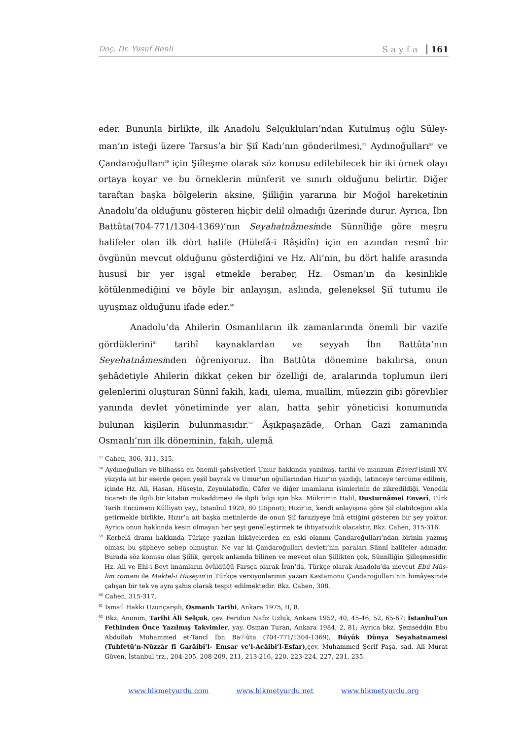Doç. Dr. Yusuf Benli Sayfa 161
eder. Bununla birlikte, ilk Anadolu Selçukluları’ndan Kutulmuş oğlu Süley­man’ın isteği üzere Tarsus’a bir Şiî Kadı’nın gönderilmesi,<sup>57</sup> Aydınoğulları<sup>58</sup> ve Çandaroğulları<sup>59</sup> için Şiîleşme olarak söz konusu edilebilecek bir iki örnek olayı ortaya koyar ve bu örneklerin münferit ve sınırlı olduğunu belirtir. Diğer taraftan başka bölgelerin aksine, Şiîliğin yararına bir Moğol hareketinin Anadolu’da ol­duğunu gösteren hiçbir delil olmadığı üzerinde durur. Ayrıca, İbn Battûta(704-771/1304-1369)’nın Seyahatnâmesinde Sünnîliğe göre meşru halifeler olan ilk dört halife (Hülefâ-i Râşidîn) için en azından resmî bir övgünün mevcut olduğunu gösterdiğini ve Hz. Ali’nin, bu dört halife arasında hususî bir yer işgal etmekle beraber, Hz. Osman’ın da kesinlikle kötülenmediğini ve böyle bir anlayışın, as­lında, geleneksel Şiî tutumu ile uyuşmaz olduğunu ifade eder.<sup>60</sup>
Anadolu’da Ahilerin Osmanlıların ilk zamanlarında önemli bir vazife gördüklerini<sup>61</sup> tarihî kaynaklardan ve seyyah İbn Battûta’nın Seyehatnâmesinden öğreniyoruz. İbn Battûta dönemine bakılırsa, onun şehâdetiyle Ahilerin dikkat çeken bir özelliği de, aralarında toplumun ileri gelenlerini oluşturan Sünnî fakih, kadı, ulema, muallim, müezzin gibi görevliler yanında devlet yönetiminde yer alan, hatta şehir yöneticisi konumunda bulunan kişilerin bulunmasıdır.<sup>62</sup> Âşıkpaşazâde, Orhan Gazi zamanında Osmanlı’nın ilk döneminin, fakih, ulemâ
<sup>57</sup> Cahen, 306, 311, 315.
<sup>58</sup> Aydınoğulları ve bilhassa en önemli şahsiyetleri Umur hakkında yazılmış, tarihî ve manzum Enverî isimli XV. yüzyıla ait bir eserde geçen yeşil bayrak ve Umur’un oğullarından Hızır’ın yazdığı, latinceye tercüme edilmiş, içinde Hz. Ali, Hasan, Hüseyin, Zeynülabidîn, Câfer ve diğer imamların isimlerinin de zikredildiği, Venedik ticareti ile ilgili bir kitabın mukaddimesi ile ilgili bilgi için bkz. Mükrimin Halil, Dusturnâmei Enverî, Türk Tarih Encümeni Külliyatı yay., İstanbul 1929, 80 (Dipnot); Hızır’ın, kendi anlayışına göre Şiî olabilceğini akla getirmekle birlikte, Hızır’a ait başka metinlerde de onun Şiî faraziyeye îmâ ettiğini gösteren bir şey yoktur. Ayrıca onun hakkında kesin olmayan her şeyi genelleştirmek te ihtiyatsızlık olacaktır. Bkz. Cahen, 315-316.
<sup>59</sup> Kerbelâ dramı hakkında Türkçe yazılan hikâyelerden en eski olanını Çandaroğulları’ndan birinin yazmış olması bu şüpheye sebep olmuştur. Ne var ki Çandaroğulları devleti’nin paraları Sünnî halifeler adınadır. Burada söz konusu olan Şiîlik, gerçek anlamda bilinen ve mevcut olan Şiîlikten çok, Sünnîliğin Şiîleşmesidir. Hz. Ali ve Ehl-i Beyt imamların övüldüğü Farsça olarak İran’da, Türkçe olarak Anadolu’da mevcut Ebû Müs­lim romanı ile Maktel-i Hüseyin’in Türkçe versiyonlarının yazarı Kastamonu Çandaroğulları’nın himâyesinde çalışan bir tek ve aynı şahıs olarak tespit edilmektedir. Bkz. Cahen, 308.
<sup>60</sup> Cahen, 315-317.
<sup>61</sup> İsmail Hakkı Uzunçarşılı, Osmanlı Tarihi, Ankara 1975, II, 8.
<sup>62</sup> Bkz. Anonim, Tarihi Âli Selçuk, çev. Feridun Nafiz Uzluk, Ankara 1952, 40, 45-46, 52, 65-67; İstanbul’un Fethinden Önce Yazılmış Takvimler, yay. Osman Turan, Ankara 1984, 2, 81; Ayrıca bkz. Şemseddin Ebu Abdullah Muhammed et-Tancî İbn Ba☉ûta (704-771/1304-1369), Büyük Dünya Seyahatnamesi (Tuhfetû’n-Nûzzâr fî Garâibi’l- Emsar ve’l-Acâibi’l-Esfar), çev. Muhammed Şerif Paşa, sad. Ali Murat Güven, İstanbul trz., 204-205, 208-209, 211, 213-216, 220, 223-224, 227, 231, 235.
www.hikmetyurdu.com www.hikmetyurdu.net www.hikmetyurdu.org